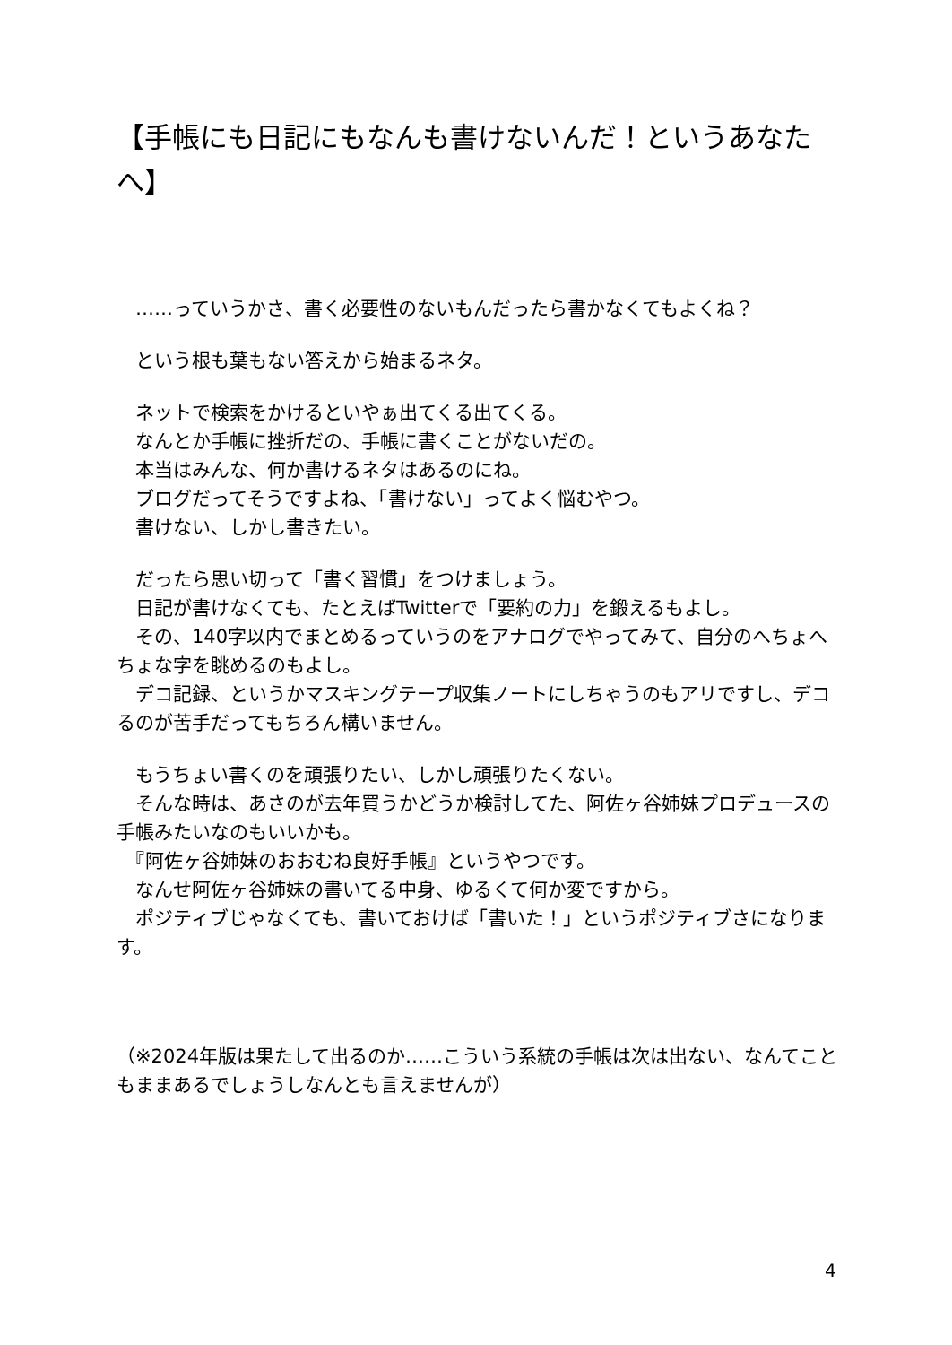【手帳にも日記にもなんも書けないんだ！というあなたへ】
　……っていうかさ、書く必要性のないもんだったら書かなくてもよくね？
　という根も葉もない答えから始まるネタ。
　ネットで検索をかけるといやぁ出てくる出てくる。
　なんとか手帳に挫折だの、手帳に書くことがないだの。
　本当はみんな、何か書けるネタはあるのにね。
　ブログだってそうですよね、「書けない」ってよく悩むやつ。
　書けない、しかし書きたい。
　だったら思い切って「書く習慣」をつけましょう。
　日記が書けなくても、たとえばTwitterで「要約の力」を鍛えるもよし。
　その、140字以内でまとめるっていうのをアナログでやってみて、自分のへちょへちょな字を眺めるのもよし。
　デコ記録、というかマスキングテープ収集ノートにしちゃうのもアリですし、デコるのが苦手だってもちろん構いません。
　もうちょい書くのを頑張りたい、しかし頑張りたくない。
　そんな時は、あさのが去年買うかどうか検討してた、阿佐ヶ谷姉妹プロデュースの手帳みたいなのもいいかも。
　『阿佐ヶ谷姉妹のおおむね良好手帳』というやつです。
　なんせ阿佐ヶ谷姉妹の書いてる中身、ゆるくて何か変ですから。
　ポジティブじゃなくても、書いておけば「書いた！」というポジティブさになります。
（※2024年版は果たして出るのか……こういう系統の手帳は次は出ない、なんてこともままあるでしょうしなんとも言えませんが）
4